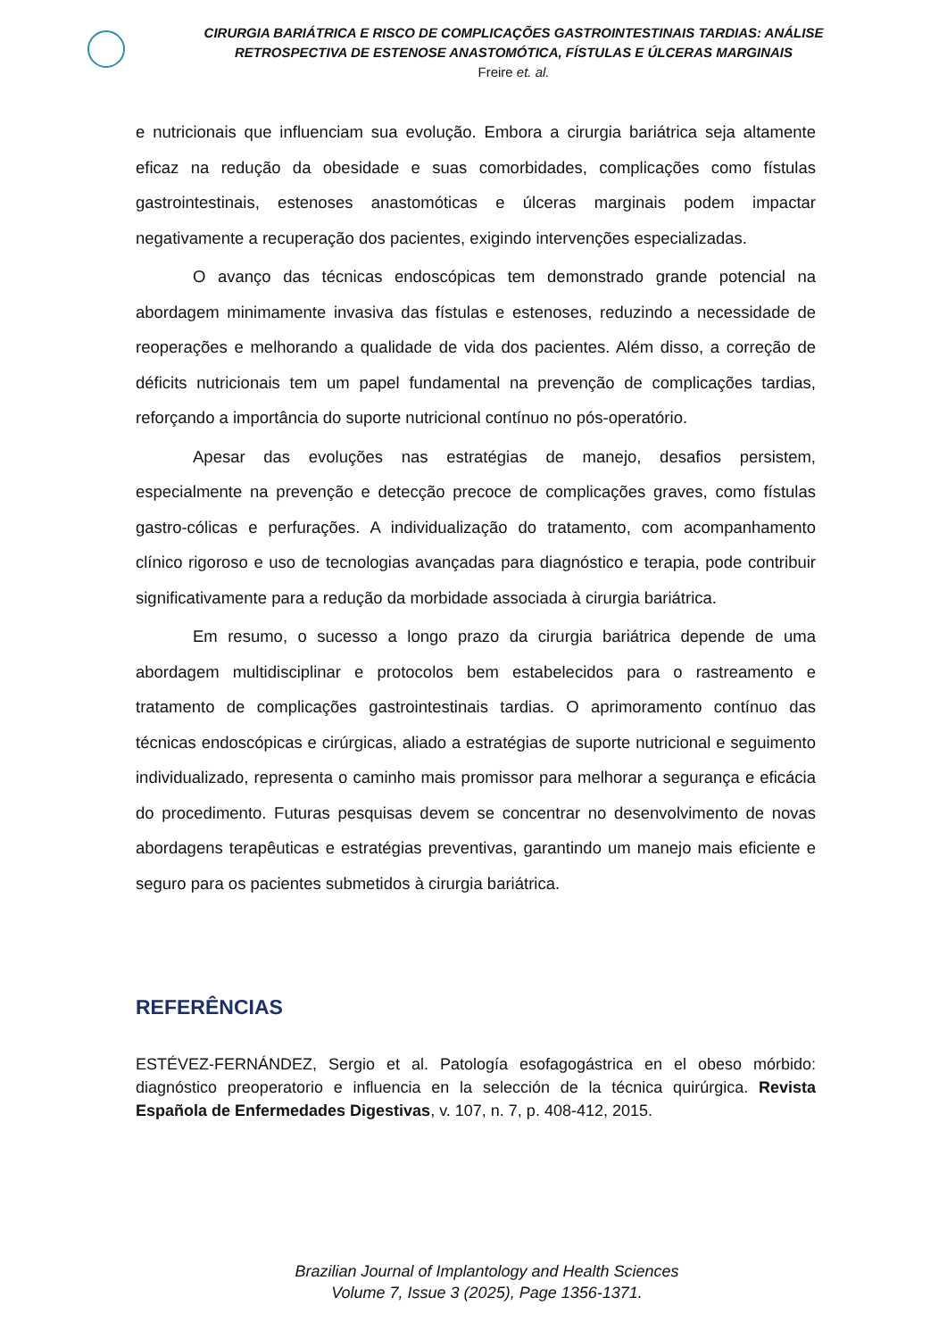CIRURGIA BARIÁTRICA E RISCO DE COMPLICAÇÕES GASTROINTESTINAIS TARDIAS: ANÁLISE
RETROSPECTIVA DE ESTENOSE ANASTOMÓTICA, FÍSTULAS E ÚLCERAS MARGINAIS
Freire et. al.
e nutricionais que influenciam sua evolução. Embora a cirurgia bariátrica seja altamente eficaz na redução da obesidade e suas comorbidades, complicações como fístulas gastrointestinais, estenoses anastomóticas e úlceras marginais podem impactar negativamente a recuperação dos pacientes, exigindo intervenções especializadas.
O avanço das técnicas endoscópicas tem demonstrado grande potencial na abordagem minimamente invasiva das fístulas e estenoses, reduzindo a necessidade de reoperações e melhorando a qualidade de vida dos pacientes. Além disso, a correção de déficits nutricionais tem um papel fundamental na prevenção de complicações tardias, reforçando a importância do suporte nutricional contínuo no pós-operatório.
Apesar das evoluções nas estratégias de manejo, desafios persistem, especialmente na prevenção e detecção precoce de complicações graves, como fístulas gastro-cólicas e perfurações. A individualização do tratamento, com acompanhamento clínico rigoroso e uso de tecnologias avançadas para diagnóstico e terapia, pode contribuir significativamente para a redução da morbidade associada à cirurgia bariátrica.
Em resumo, o sucesso a longo prazo da cirurgia bariátrica depende de uma abordagem multidisciplinar e protocolos bem estabelecidos para o rastreamento e tratamento de complicações gastrointestinais tardias. O aprimoramento contínuo das técnicas endoscópicas e cirúrgicas, aliado a estratégias de suporte nutricional e seguimento individualizado, representa o caminho mais promissor para melhorar a segurança e eficácia do procedimento. Futuras pesquisas devem se concentrar no desenvolvimento de novas abordagens terapêuticas e estratégias preventivas, garantindo um manejo mais eficiente e seguro para os pacientes submetidos à cirurgia bariátrica.
REFERÊNCIAS
ESTÉVEZ-FERNÁNDEZ, Sergio et al. Patología esofagogástrica en el obeso mórbido: diagnóstico preoperatorio e influencia en la selección de la técnica quirúrgica. Revista Española de Enfermedades Digestivas, v. 107, n. 7, p. 408-412, 2015.
Brazilian Journal of Implantology and Health Sciences
Volume 7, Issue 3 (2025), Page 1356-1371.